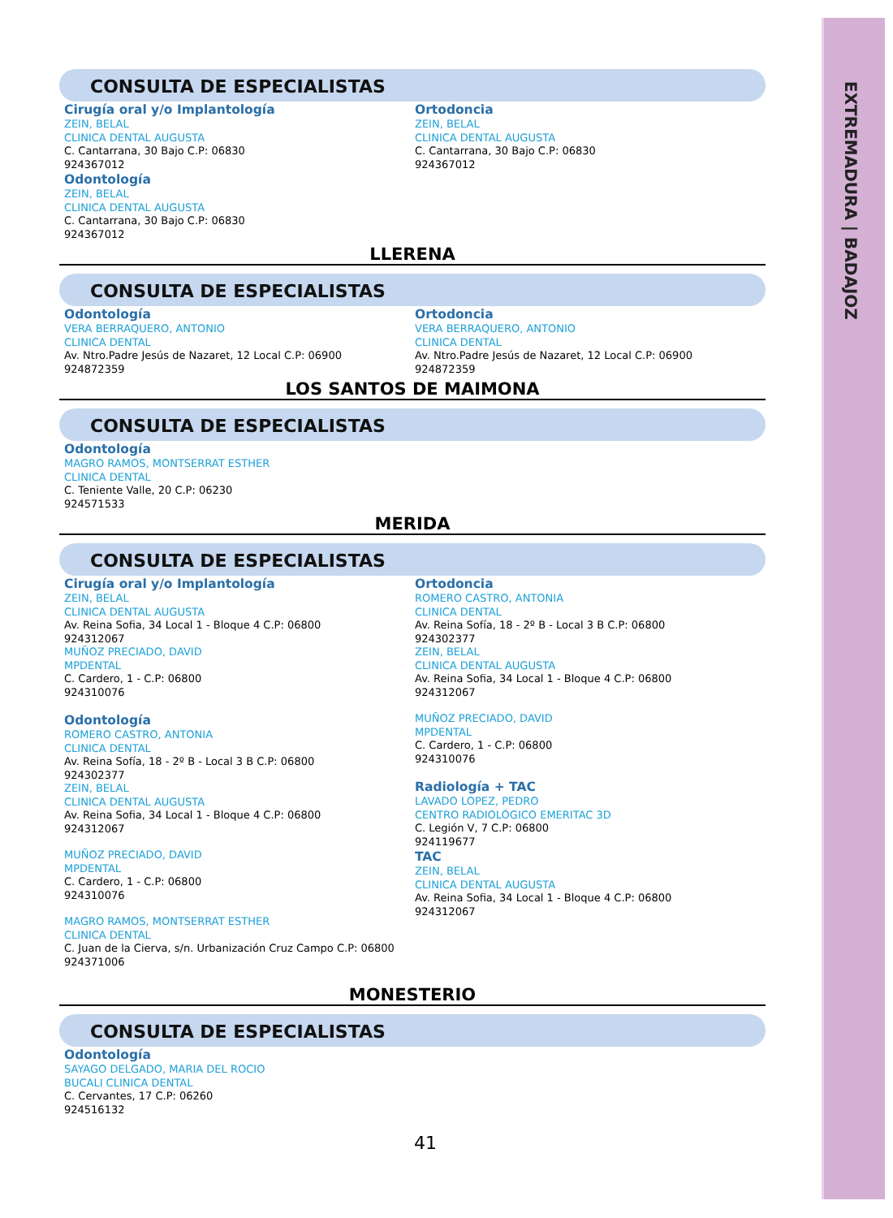EXTREMADURA | BADAJOZ
CONSULTA DE ESPECIALISTAS
Cirugía oral y/o Implantología
ZEIN, BELAL
CLINICA DENTAL AUGUSTA
C. Cantarrana, 30 Bajo C.P: 06830
924367012
Odontología
ZEIN, BELAL
CLINICA DENTAL AUGUSTA
C. Cantarrana, 30 Bajo C.P: 06830
924367012
Ortodoncia
ZEIN, BELAL
CLINICA DENTAL AUGUSTA
C. Cantarrana, 30 Bajo C.P: 06830
924367012
LLERENA
CONSULTA DE ESPECIALISTAS
Odontología
VERA BERRAQUERO, ANTONIO
CLINICA DENTAL
Av. Ntro.Padre Jesús de Nazaret, 12 Local C.P: 06900
924872359
Ortodoncia
VERA BERRAQUERO, ANTONIO
CLINICA DENTAL
Av. Ntro.Padre Jesús de Nazaret, 12 Local C.P: 06900
924872359
LOS SANTOS DE MAIMONA
CONSULTA DE ESPECIALISTAS
Odontología
MAGRO RAMOS, MONTSERRAT ESTHER
CLINICA DENTAL
C. Teniente Valle, 20 C.P: 06230
924571533
MERIDA
CONSULTA DE ESPECIALISTAS
Cirugía oral y/o Implantología
ZEIN, BELAL
CLINICA DENTAL AUGUSTA
Av. Reina Sofia, 34 Local 1 - Bloque 4 C.P: 06800
924312067
MUÑOZ PRECIADO, DAVID
MPDENTAL
C. Cardero, 1 - C.P: 06800
924310076
Odontología
ROMERO CASTRO, ANTONIA
CLINICA DENTAL
Av. Reina Sofía, 18 - 2º B - Local 3 B C.P: 06800
924302377
ZEIN, BELAL
CLINICA DENTAL AUGUSTA
Av. Reina Sofia, 34 Local 1 - Bloque 4 C.P: 06800
924312067
MUÑOZ PRECIADO, DAVID
MPDENTAL
C. Cardero, 1 - C.P: 06800
924310076
MAGRO RAMOS, MONTSERRAT ESTHER
CLINICA DENTAL
C. Juan de la Cierva, s/n. Urbanización Cruz Campo C.P: 06800
924371006
Ortodoncia
ROMERO CASTRO, ANTONIA
CLINICA DENTAL
Av. Reina Sofía, 18 - 2º B - Local 3 B C.P: 06800
924302377
ZEIN, BELAL
CLINICA DENTAL AUGUSTA
Av. Reina Sofia, 34 Local 1 - Bloque 4 C.P: 06800
924312067
MUÑOZ PRECIADO, DAVID
MPDENTAL
C. Cardero, 1 - C.P: 06800
924310076
Radiología + TAC
LAVADO LOPEZ, PEDRO
CENTRO RADIOLÓGICO EMERITAC 3D
C. Legión V, 7 C.P: 06800
924119677
TAC
ZEIN, BELAL
CLINICA DENTAL AUGUSTA
Av. Reina Sofia, 34 Local 1 - Bloque 4 C.P: 06800
924312067
MONESTERIO
CONSULTA DE ESPECIALISTAS
Odontología
SAYAGO DELGADO, MARIA DEL ROCIO
BUCALI CLINICA DENTAL
C. Cervantes, 17 C.P: 06260
924516132
41